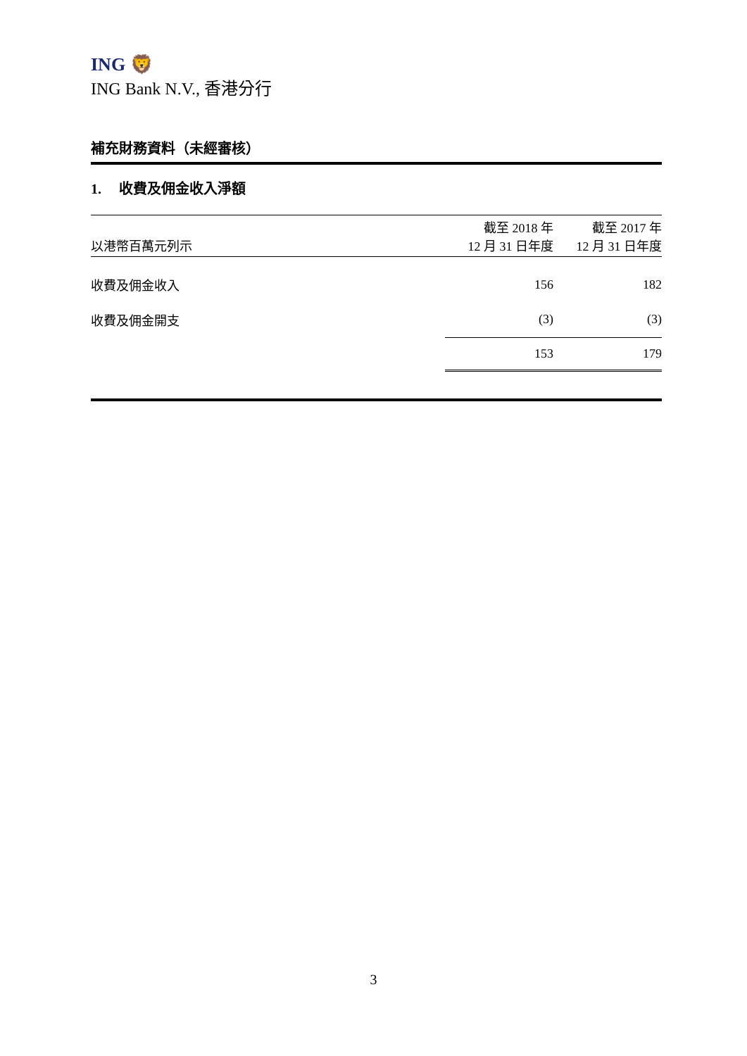ING 🦁
ING Bank N.V., 香港分行
補充財務資料（未經審核）
1. 收費及佣金收入淨額
| 以港幣百萬元列示 | 截至 2018 年 12 月 31 日年度 | 截至 2017 年 12 月 31 日年度 |
| --- | --- | --- |
| 收費及佣金收入 | 156 | 182 |
| 收費及佣金開支 | (3) | (3) |
| | 153 | 179 |
3